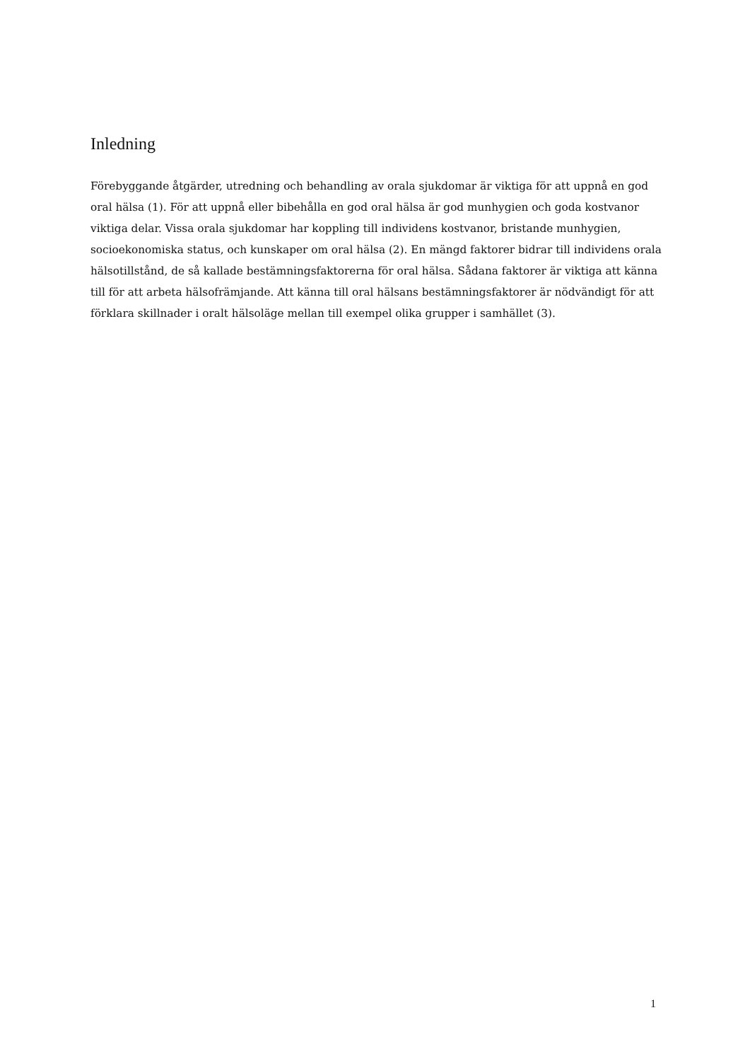Inledning
Förebyggande åtgärder, utredning och behandling av orala sjukdomar är viktiga för att uppnå en god oral hälsa (1). För att uppnå eller bibehålla en god oral hälsa är god munhygien och goda kostvanor viktiga delar. Vissa orala sjukdomar har koppling till individens kostvanor, bristande munhygien, socioekonomiska status, och kunskaper om oral hälsa (2). En mängd faktorer bidrar till individens orala hälsotillstånd, de så kallade bestämningsfaktorerna för oral hälsa. Sådana faktorer är viktiga att känna till för att arbeta hälsofrämjande. Att känna till oral hälsans bestämningsfaktorer är nödvändigt för att förklara skillnader i oralt hälsoläge mellan till exempel olika grupper i samhället (3).
1